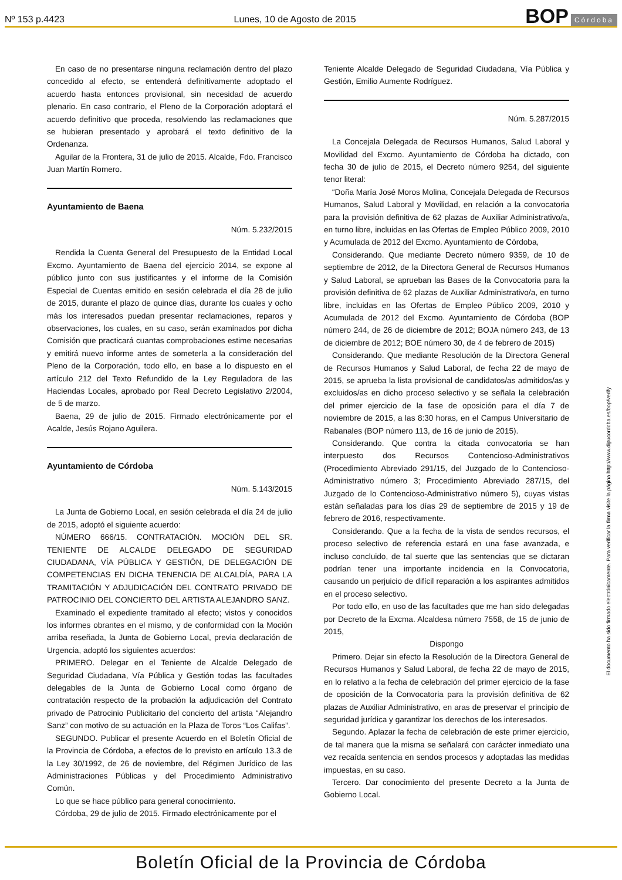Nº 153 p.4423
Lunes, 10 de Agosto de 2015
BOP Córdoba
En caso de no presentarse ninguna reclamación dentro del plazo concedido al efecto, se entenderá definitivamente adoptado el acuerdo hasta entonces provisional, sin necesidad de acuerdo plenario. En caso contrario, el Pleno de la Corporación adoptará el acuerdo definitivo que proceda, resolviendo las reclamaciones que se hubieran presentado y aprobará el texto definitivo de la Ordenanza.
Aguilar de la Frontera, 31 de julio de 2015. Alcalde, Fdo. Francisco Juan Martín Romero.
Ayuntamiento de Baena
Núm. 5.232/2015
Rendida la Cuenta General del Presupuesto de la Entidad Local Excmo. Ayuntamiento de Baena del ejercicio 2014, se expone al público junto con sus justificantes y el informe de la Comisión Especial de Cuentas emitido en sesión celebrada el día 28 de julio de 2015, durante el plazo de quince días, durante los cuales y ocho más los interesados puedan presentar reclamaciones, reparos y observaciones, los cuales, en su caso, serán examinados por dicha Comisión que practicará cuantas comprobaciones estime necesarias y emitirá nuevo informe antes de someterla a la consideración del Pleno de la Corporación, todo ello, en base a lo dispuesto en el artículo 212 del Texto Refundido de la Ley Reguladora de las Haciendas Locales, aprobado por Real Decreto Legislativo 2/2004, de 5 de marzo.
Baena, 29 de julio de 2015. Firmado electrónicamente por el Acalde, Jesús Rojano Aguilera.
Ayuntamiento de Córdoba
Núm. 5.143/2015
La Junta de Gobierno Local, en sesión celebrada el día 24 de julio de 2015, adoptó el siguiente acuerdo:
NÚMERO 666/15. CONTRATACIÓN. MOCIÓN DEL SR. TENIENTE DE ALCALDE DELEGADO DE SEGURIDAD CIUDADANA, VÍA PÚBLICA Y GESTIÓN, DE DELEGACIÓN DE COMPETENCIAS EN DICHA TENENCIA DE ALCALDÍA, PARA LA TRAMITACIÓN Y ADJUDICACIÓN DEL CONTRATO PRIVADO DE PATROCINIO DEL CONCIERTO DEL ARTISTA ALEJANDRO SANZ.
Examinado el expediente tramitado al efecto; vistos y conocidos los informes obrantes en el mismo, y de conformidad con la Moción arriba reseñada, la Junta de Gobierno Local, previa declaración de Urgencia, adoptó los siguientes acuerdos:
PRIMERO. Delegar en el Teniente de Alcalde Delegado de Seguridad Ciudadana, Vía Pública y Gestión todas las facultades delegables de la Junta de Gobierno Local como órgano de contratación respecto de la probación la adjudicación del Contrato privado de Patrocinio Publicitario del concierto del artista “Alejandro Sanz” con motivo de su actuación en la Plaza de Toros “Los Califas”.
SEGUNDO. Publicar el presente Acuerdo en el Boletín Oficial de la Provincia de Córdoba, a efectos de lo previsto en artículo 13.3 de la Ley 30/1992, de 26 de noviembre, del Régimen Jurídico de las Administraciones Públicas y del Procedimiento Administrativo Común.
Lo que se hace público para general conocimiento.
Córdoba, 29 de julio de 2015. Firmado electrónicamente por el
Teniente Alcalde Delegado de Seguridad Ciudadana, Vía Pública y Gestión, Emilio Aumente Rodríguez.
Núm. 5.287/2015
La Concejala Delegada de Recursos Humanos, Salud Laboral y Movilidad del Excmo. Ayuntamiento de Córdoba ha dictado, con fecha 30 de julio de 2015, el Decreto número 9254, del siguiente tenor literal:
“Doña María José Moros Molina, Concejala Delegada de Recursos Humanos, Salud Laboral y Movilidad, en relación a la convocatoria para la provisión definitiva de 62 plazas de Auxiliar Administrativo/a, en turno libre, incluidas en las Ofertas de Empleo Público 2009, 2010 y Acumulada de 2012 del Excmo. Ayuntamiento de Córdoba,
Considerando. Que mediante Decreto número 9359, de 10 de septiembre de 2012, de la Directora General de Recursos Humanos y Salud Laboral, se aprueban las Bases de la Convocatoria para la provisión definitiva de 62 plazas de Auxiliar Administrativo/a, en turno libre, incluidas en las Ofertas de Empleo Público 2009, 2010 y Acumulada de 2012 del Excmo. Ayuntamiento de Córdoba (BOP número 244, de 26 de diciembre de 2012; BOJA número 243, de 13 de diciembre de 2012; BOE número 30, de 4 de febrero de 2015)
Considerando. Que mediante Resolución de la Directora General de Recursos Humanos y Salud Laboral, de fecha 22 de mayo de 2015, se aprueba la lista provisional de candidatos/as admitidos/as y excluidos/as en dicho proceso selectivo y se señala la celebración del primer ejercicio de la fase de oposición para el día 7 de noviembre de 2015, a las 8:30 horas, en el Campus Universitario de Rabanales (BOP número 113, de 16 de junio de 2015).
Considerando. Que contra la citada convocatoria se han interpuesto dos Recursos Contencioso-Administrativos (Procedimiento Abreviado 291/15, del Juzgado de lo Contencioso-Administrativo número 3; Procedimiento Abreviado 287/15, del Juzgado de lo Contencioso-Administrativo número 5), cuyas vistas están señaladas para los días 29 de septiembre de 2015 y 19 de febrero de 2016, respectivamente.
Considerando. Que a la fecha de la vista de sendos recursos, el proceso selectivo de referencia estará en una fase avanzada, e incluso concluido, de tal suerte que las sentencias que se dictaran podrían tener una importante incidencia en la Convocatoria, causando un perjuicio de difícil reparación a los aspirantes admitidos en el proceso selectivo.
Por todo ello, en uso de las facultades que me han sido delegadas por Decreto de la Excma. Alcaldesa número 7558, de 15 de junio de 2015,
Dispongo
Primero. Dejar sin efecto la Resolución de la Directora General de Recursos Humanos y Salud Laboral, de fecha 22 de mayo de 2015, en lo relativo a la fecha de celebración del primer ejercicio de la fase de oposición de la Convocatoria para la provisión definitiva de 62 plazas de Auxiliar Administrativo, en aras de preservar el principio de seguridad jurídica y garantizar los derechos de los interesados.
Segundo. Aplazar la fecha de celebración de este primer ejercicio, de tal manera que la misma se señalará con carácter inmediato una vez recaída sentencia en sendos procesos y adoptadas las medidas impuestas, en su caso.
Tercero. Dar conocimiento del presente Decreto a la Junta de Gobierno Local.
El documento ha sido firmado electrónicamente. Para verificar la firma visite la página http://www.dipucordoba.es/bop/verify
Boletín Oficial de la Provincia de Córdoba